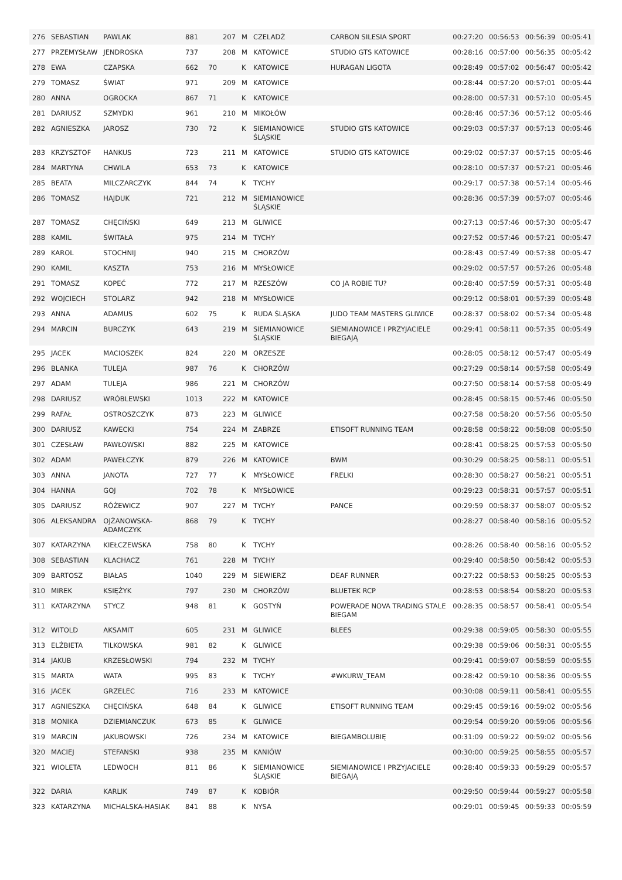| 276 | SEBASTIAN | PAWLAK | 881 | | 207 | M | CZELADŹ | CARBON SILESIA SPORT | 00:27:20 | 00:56:53 | 00:56:39 | 00:05:41 |
| 277 | PRZEMYSŁAW | JENDROSKA | 737 | | 208 | M | KATOWICE | STUDIO GTS KATOWICE | 00:28:16 | 00:57:00 | 00:56:35 | 00:05:42 |
| 278 | EWA | CZAPSKA | 662 | 70 | | K | KATOWICE | HURAGAN LIGOTA | 00:28:49 | 00:57:02 | 00:56:47 | 00:05:42 |
| 279 | TOMASZ | ŚWIAT | 971 | | 209 | M | KATOWICE | | 00:28:44 | 00:57:20 | 00:57:01 | 00:05:44 |
| 280 | ANNA | OGROCKA | 867 | 71 | | K | KATOWICE | | 00:28:00 | 00:57:31 | 00:57:10 | 00:05:45 |
| 281 | DARIUSZ | SZMYDKI | 961 | | 210 | M | MIKOŁÓW | | 00:28:46 | 00:57:36 | 00:57:12 | 00:05:46 |
| 282 | AGNIESZKA | JAROSZ | 730 | 72 | | K | SIEMIANOWICE ŚLĄSKIE | STUDIO GTS KATOWICE | 00:29:03 | 00:57:37 | 00:57:13 | 00:05:46 |
| 283 | KRZYSZTOF | HANKUS | 723 | | 211 | M | KATOWICE | STUDIO GTS KATOWICE | 00:29:02 | 00:57:37 | 00:57:15 | 00:05:46 |
| 284 | MARTYNA | CHWILA | 653 | 73 | | K | KATOWICE | | 00:28:10 | 00:57:37 | 00:57:21 | 00:05:46 |
| 285 | BEATA | MILCZARCZYK | 844 | 74 | | K | TYCHY | | 00:29:17 | 00:57:38 | 00:57:14 | 00:05:46 |
| 286 | TOMASZ | HAJDUK | 721 | | 212 | M | SIEMIANOWICE ŚLĄSKIE | | 00:28:36 | 00:57:39 | 00:57:07 | 00:05:46 |
| 287 | TOMASZ | CHĘCIŃSKI | 649 | | 213 | M | GLIWICE | | 00:27:13 | 00:57:46 | 00:57:30 | 00:05:47 |
| 288 | KAMIL | ŚWITAŁA | 975 | | 214 | M | TYCHY | | 00:27:52 | 00:57:46 | 00:57:21 | 00:05:47 |
| 289 | KAROL | STOCHNIJ | 940 | | 215 | M | CHORZÓW | | 00:28:43 | 00:57:49 | 00:57:38 | 00:05:47 |
| 290 | KAMIL | KASZTA | 753 | | 216 | M | MYSŁOWICE | | 00:29:02 | 00:57:57 | 00:57:26 | 00:05:48 |
| 291 | TOMASZ | KOPEĆ | 772 | | 217 | M | RZESZÓW | CO JA ROBIE TU? | 00:28:40 | 00:57:59 | 00:57:31 | 00:05:48 |
| 292 | WOJCIECH | STOLARZ | 942 | | 218 | M | MYSŁOWICE | | 00:29:12 | 00:58:01 | 00:57:39 | 00:05:48 |
| 293 | ANNA | ADAMUS | 602 | 75 | | K | RUDA ŚLĄSKA | JUDO TEAM MASTERS GLIWICE | 00:28:37 | 00:58:02 | 00:57:34 | 00:05:48 |
| 294 | MARCIN | BURCZYK | 643 | | 219 | M | SIEMIANOWICE ŚLĄSKIE | SIEMIANOWICE I PRZYJACIELE BIEGAJĄ | 00:29:41 | 00:58:11 | 00:57:35 | 00:05:49 |
| 295 | JACEK | MACIOSZEK | 824 | | 220 | M | ORZESZE | | 00:28:05 | 00:58:12 | 00:57:47 | 00:05:49 |
| 296 | BLANKA | TULEJA | 987 | 76 | | K | CHORZÓW | | 00:27:29 | 00:58:14 | 00:57:58 | 00:05:49 |
| 297 | ADAM | TULEJA | 986 | | 221 | M | CHORZÓW | | 00:27:50 | 00:58:14 | 00:57:58 | 00:05:49 |
| 298 | DARIUSZ | WRÓBLEWSKI | 1013 | | 222 | M | KATOWICE | | 00:28:45 | 00:58:15 | 00:57:46 | 00:05:50 |
| 299 | RAFAŁ | OSTROSZCZYK | 873 | | 223 | M | GLIWICE | | 00:27:58 | 00:58:20 | 00:57:56 | 00:05:50 |
| 300 | DARIUSZ | KAWECKI | 754 | | 224 | M | ZABRZE | ETISOFT RUNNING TEAM | 00:28:58 | 00:58:22 | 00:58:08 | 00:05:50 |
| 301 | CZESŁAW | PAWŁOWSKI | 882 | | 225 | M | KATOWICE | | 00:28:41 | 00:58:25 | 00:57:53 | 00:05:50 |
| 302 | ADAM | PAWEŁCZYK | 879 | | 226 | M | KATOWICE | BWM | 00:30:29 | 00:58:25 | 00:58:11 | 00:05:51 |
| 303 | ANNA | JANOTA | 727 | 77 | | K | MYSŁOWICE | FRELKI | 00:28:30 | 00:58:27 | 00:58:21 | 00:05:51 |
| 304 | HANNA | GOJ | 702 | 78 | | K | MYSŁOWICE | | 00:29:23 | 00:58:31 | 00:57:57 | 00:05:51 |
| 305 | DARIUSZ | RÓŻEWICZ | 907 | | 227 | M | TYCHY | PANCE | 00:29:59 | 00:58:37 | 00:58:07 | 00:05:52 |
| 306 | ALEKSANDRA | OJŻANOWSKA-ADAMCZYK | 868 | 79 | | K | TYCHY | | 00:28:27 | 00:58:40 | 00:58:16 | 00:05:52 |
| 307 | KATARZYNA | KIEŁCZEWSKA | 758 | 80 | | K | TYCHY | | 00:28:26 | 00:58:40 | 00:58:16 | 00:05:52 |
| 308 | SEBASTIAN | KLACHACZ | 761 | | 228 | M | TYCHY | | 00:29:40 | 00:58:50 | 00:58:42 | 00:05:53 |
| 309 | BARTOSZ | BIAŁAS | 1040 | | 229 | M | SIEWIERZ | DEAF RUNNER | 00:27:22 | 00:58:53 | 00:58:25 | 00:05:53 |
| 310 | MIREK | KSIĘŻYK | 797 | | 230 | M | CHORZÓW | BLUETEK RCP | 00:28:53 | 00:58:54 | 00:58:20 | 00:05:53 |
| 311 | KATARZYNA | STYCZ | 948 | 81 | | K | GOSTYŃ | POWERADE NOVA TRADING STALE BIEGAM | 00:28:35 | 00:58:57 | 00:58:41 | 00:05:54 |
| 312 | WITOLD | AKSAMIT | 605 | | 231 | M | GLIWICE | BLEES | 00:29:38 | 00:59:05 | 00:58:30 | 00:05:55 |
| 313 | ELŻBIETA | TILKOWSKA | 981 | 82 | | K | GLIWICE | | 00:29:38 | 00:59:06 | 00:58:31 | 00:05:55 |
| 314 | JAKUB | KRZESŁOWSKI | 794 | | 232 | M | TYCHY | | 00:29:41 | 00:59:07 | 00:58:59 | 00:05:55 |
| 315 | MARTA | WATA | 995 | 83 | | K | TYCHY | #WKURW_TEAM | 00:28:42 | 00:59:10 | 00:58:36 | 00:05:55 |
| 316 | JACEK | GRZELEC | 716 | | 233 | M | KATOWICE | | 00:30:08 | 00:59:11 | 00:58:41 | 00:05:55 |
| 317 | AGNIESZKA | CHĘCIŃSKA | 648 | 84 | | K | GLIWICE | ETISOFT RUNNING TEAM | 00:29:45 | 00:59:16 | 00:59:02 | 00:05:56 |
| 318 | MONIKA | DZIEMIANCZUK | 673 | 85 | | K | GLIWICE | | 00:29:54 | 00:59:20 | 00:59:06 | 00:05:56 |
| 319 | MARCIN | JAKUBOWSKI | 726 | | 234 | M | KATOWICE | BIEGAMBOLUBIĘ | 00:31:09 | 00:59:22 | 00:59:02 | 00:05:56 |
| 320 | MACIEJ | STEFANSKI | 938 | | 235 | M | KANIÓW | | 00:30:00 | 00:59:25 | 00:58:55 | 00:05:57 |
| 321 | WIOLETA | LEDWOCH | 811 | 86 | | K | SIEMIANOWICE ŚLĄSKIE | SIEMIANOWICE I PRZYJACIELE BIEGAJĄ | 00:28:40 | 00:59:33 | 00:59:29 | 00:05:57 |
| 322 | DARIA | KARLIK | 749 | 87 | | K | KOBIÓR | | 00:29:50 | 00:59:44 | 00:59:27 | 00:05:58 |
| 323 | KATARZYNA | MICHALSKA-HASIAK | 841 | 88 | | K | NYSA | | 00:29:01 | 00:59:45 | 00:59:33 | 00:05:59 |